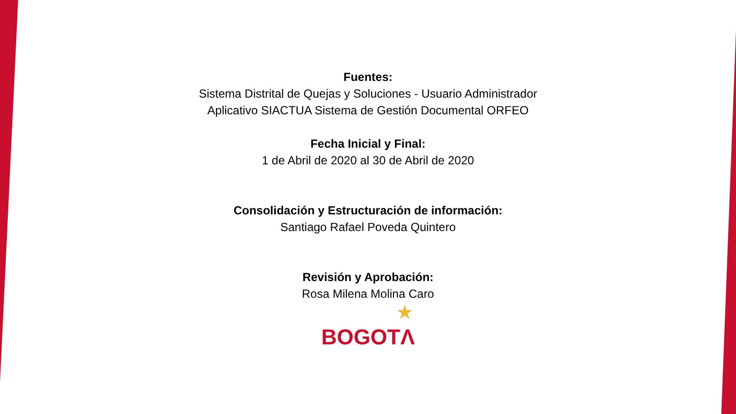Fuentes:
Sistema Distrital de Quejas y Soluciones - Usuario Administrador
Aplicativo SIACTUA Sistema de Gestión Documental ORFEO
Fecha Inicial y Final:
1 de Abril de 2020 al 30 de Abril de 2020
Consolidación y Estructuración de información:
Santiago Rafael Poveda Quintero
Revisión y Aprobación:
Rosa Milena Molina Caro
★
BOGOTΛ